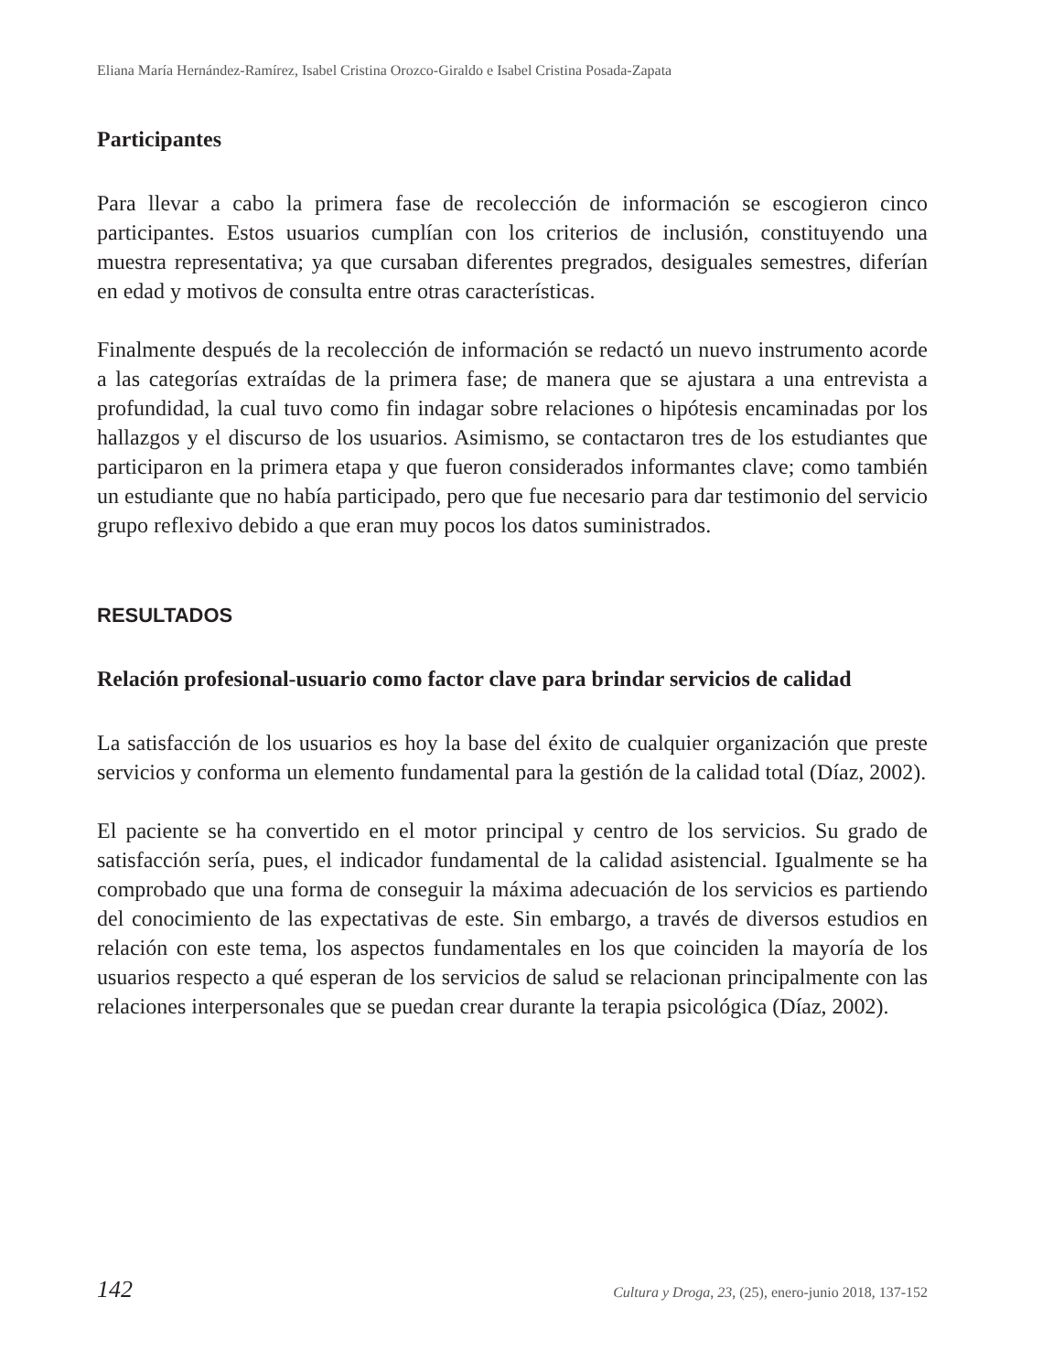Eliana María Hernández-Ramírez, Isabel Cristina Orozco-Giraldo e Isabel Cristina Posada-Zapata
Participantes
Para llevar a cabo la primera fase de recolección de información se escogieron cinco participantes. Estos usuarios cumplían con los criterios de inclusión, constituyendo una muestra representativa; ya que cursaban diferentes pregrados, desiguales semestres, diferían en edad y motivos de consulta entre otras características.
Finalmente después de la recolección de información se redactó un nuevo instrumento acorde a las categorías extraídas de la primera fase; de manera que se ajustara a una entrevista a profundidad, la cual tuvo como fin indagar sobre relaciones o hipótesis encaminadas por los hallazgos y el discurso de los usuarios. Asimismo, se contactaron tres de los estudiantes que participaron en la primera etapa y que fueron considerados informantes clave; como también un estudiante que no había participado, pero que fue necesario para dar testimonio del servicio grupo reflexivo debido a que eran muy pocos los datos suministrados.
RESULTADOS
Relación profesional-usuario como factor clave para brindar servicios de calidad
La satisfacción de los usuarios es hoy la base del éxito de cualquier organización que preste servicios y conforma un elemento fundamental para la gestión de la calidad total (Díaz, 2002).
El paciente se ha convertido en el motor principal y centro de los servicios. Su grado de satisfacción sería, pues, el indicador fundamental de la calidad asistencial. Igualmente se ha comprobado que una forma de conseguir la máxima adecuación de los servicios es partiendo del conocimiento de las expectativas de este. Sin embargo, a través de diversos estudios en relación con este tema, los aspectos fundamentales en los que coinciden la mayoría de los usuarios respecto a qué esperan de los servicios de salud se relacionan principalmente con las relaciones interpersonales que se puedan crear durante la terapia psicológica (Díaz, 2002).
142 Cultura y Droga, 23, (25), enero-junio 2018, 137-152